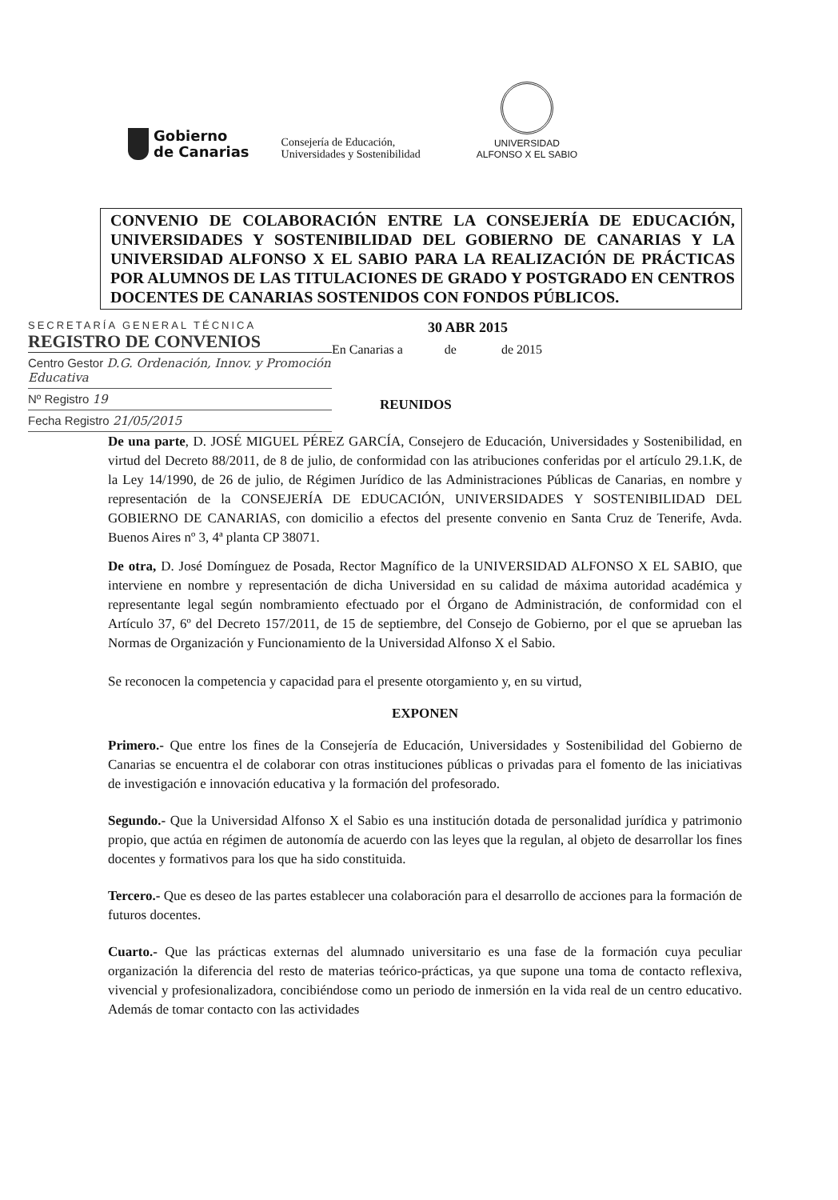Gobierno
de Canarias
Consejería de Educación,
Universidades y Sostenibilidad
UNIVERSIDAD
ALFONSO X EL SABIO
CONVENIO DE COLABORACIÓN ENTRE LA CONSEJERÍA DE EDUCACIÓN, UNIVERSIDADES Y SOSTENIBILIDAD DEL GOBIERNO DE CANARIAS Y LA UNIVERSIDAD ALFONSO X EL SABIO PARA LA REALIZACIÓN DE PRÁCTICAS POR ALUMNOS DE LAS TITULACIONES DE GRADO Y POSTGRADO EN CENTROS DOCENTES DE CANARIAS SOSTENIDOS CON FONDOS PÚBLICOS.
SECRETARÍA GENERAL TÉCNICA
REGISTRO DE CONVENIOS
Centro Gestor D.G. Ordenación, Innov. y Promoción Educativa
Nº Registro 19
Fecha Registro 21/05/2015
30 ABR 2015
En Canarias a de de 2015
REUNIDOS
De una parte, D. JOSÉ MIGUEL PÉREZ GARCÍA, Consejero de Educación, Universidades y Sostenibilidad, en virtud del Decreto 88/2011, de 8 de julio, de conformidad con las atribuciones conferidas por el artículo 29.1.K, de la Ley 14/1990, de 26 de julio, de Régimen Jurídico de las Administraciones Públicas de Canarias, en nombre y representación de la CONSEJERÍA DE EDUCACIÓN, UNIVERSIDADES Y SOSTENIBILIDAD DEL GOBIERNO DE CANARIAS, con domicilio a efectos del presente convenio en Santa Cruz de Tenerife, Avda. Buenos Aires nº 3, 4ª planta CP 38071.
De otra, D. José Domínguez de Posada, Rector Magnífico de la UNIVERSIDAD ALFONSO X EL SABIO, que interviene en nombre y representación de dicha Universidad en su calidad de máxima autoridad académica y representante legal según nombramiento efectuado por el Órgano de Administración, de conformidad con el Artículo 37, 6º del Decreto 157/2011, de 15 de septiembre, del Consejo de Gobierno, por el que se aprueban las Normas de Organización y Funcionamiento de la Universidad Alfonso X el Sabio.
Se reconocen la competencia y capacidad para el presente otorgamiento y, en su virtud,
EXPONEN
Primero.- Que entre los fines de la Consejería de Educación, Universidades y Sostenibilidad del Gobierno de Canarias se encuentra el de colaborar con otras instituciones públicas o privadas para el fomento de las iniciativas de investigación e innovación educativa y la formación del profesorado.
Segundo.- Que la Universidad Alfonso X el Sabio es una institución dotada de personalidad jurídica y patrimonio propio, que actúa en régimen de autonomía de acuerdo con las leyes que la regulan, al objeto de desarrollar los fines docentes y formativos para los que ha sido constituida.
Tercero.- Que es deseo de las partes establecer una colaboración para el desarrollo de acciones para la formación de futuros docentes.
Cuarto.- Que las prácticas externas del alumnado universitario es una fase de la formación cuya peculiar organización la diferencia del resto de materias teórico-prácticas, ya que supone una toma de contacto reflexiva, vivencial y profesionalizadora, concibiéndose como un periodo de inmersión en la vida real de un centro educativo. Además de tomar contacto con las actividades